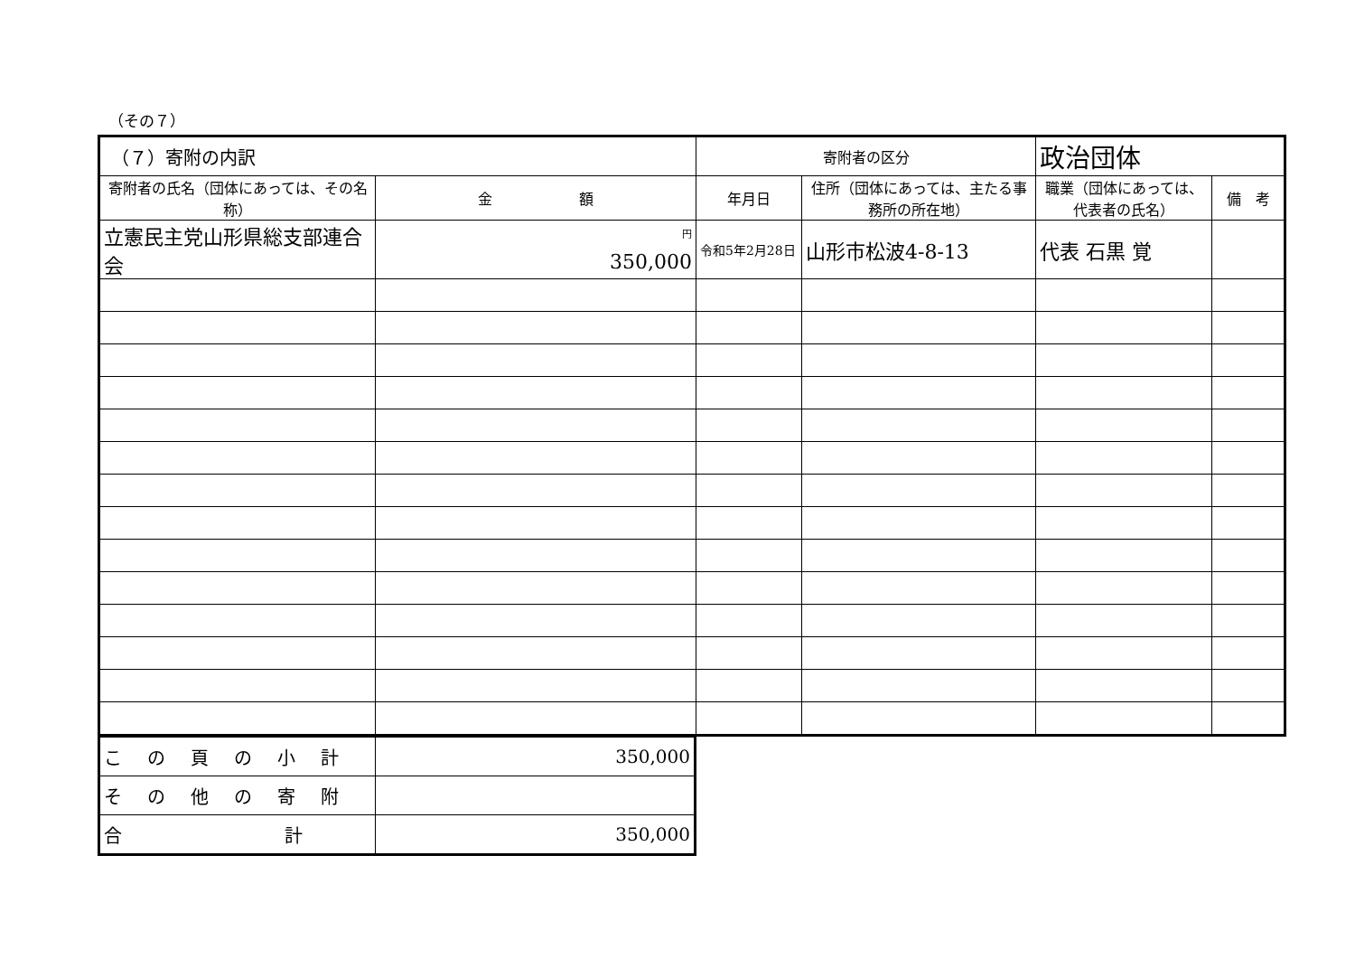（その７）
| （７）寄附の内訳 | | 寄附者の区分 | | 政治団体 | |
| 寄附者の氏名（団体にあっては、その名称） | 金 額 | 年月日 | 住所（団体にあっては、主たる事務所の所在地） | 職業（団体にあっては、代表者の氏名） | 備 考 |
| 立憲民主党山形県総支部連合会 | <sup>円</sup> 350,000 | 令和5年2月28日 | 山形市松波4-8-13 | 代表 石黒 覚 | |
| この頁の小計 | 350,000 |
| その他の寄附 | |
| 合 計 | 350,000 |